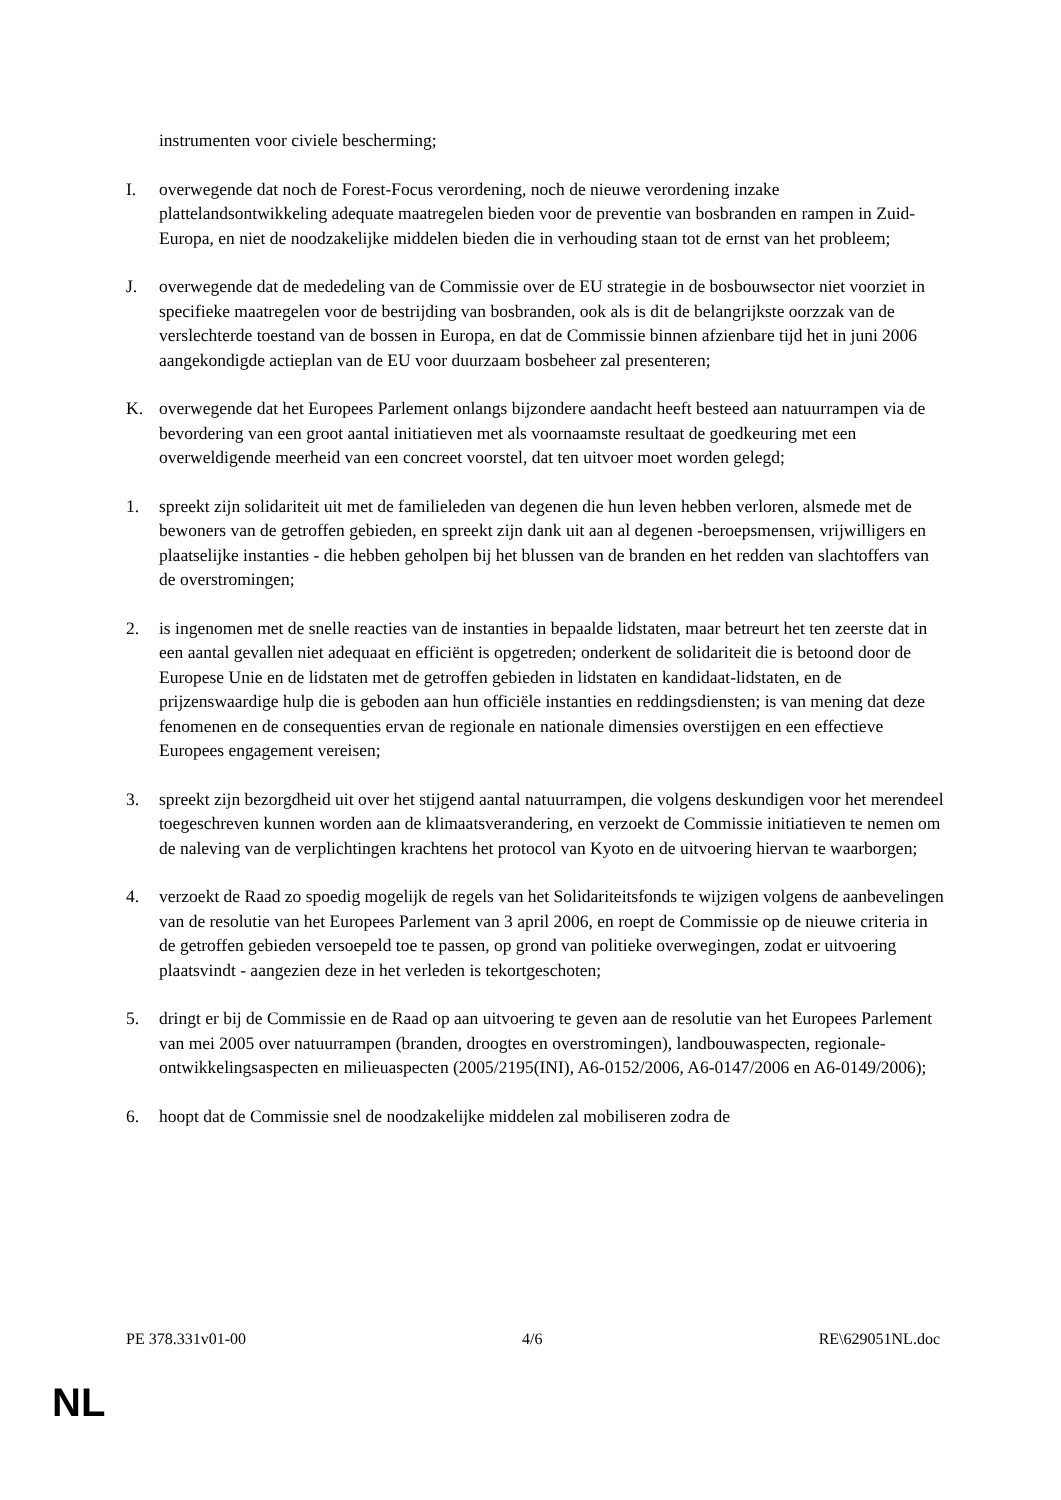instrumenten voor civiele bescherming;
I. overwegende dat noch de Forest-Focus verordening, noch de nieuwe verordening inzake plattelandsontwikkeling adequate maatregelen bieden voor de preventie van bosbranden en rampen in Zuid-Europa, en niet de noodzakelijke middelen bieden die in verhouding staan tot de ernst van het probleem;
J. overwegende dat de mededeling van de Commissie over de EU strategie in de bosbouwsector niet voorziet in specifieke maatregelen voor de bestrijding van bosbranden, ook als is dit de belangrijkste oorzzak van de verslechterde toestand van de bossen in Europa, en dat de Commissie binnen afzienbare tijd het in juni 2006 aangekondigde actieplan van de EU voor duurzaam bosbeheer zal presenteren;
K. overwegende dat het Europees Parlement onlangs bijzondere aandacht heeft besteed aan natuurrampen via de bevordering van een groot aantal initiatieven met als voornaamste resultaat de goedkeuring met een overweldigende meerheid van een concreet voorstel, dat ten uitvoer moet worden gelegd;
1. spreekt zijn solidariteit uit met de familieleden van degenen die hun leven hebben verloren, alsmede met de bewoners van de getroffen gebieden, en spreekt zijn dank uit aan al degenen -beroepsmensen, vrijwilligers en plaatselijke instanties - die hebben geholpen bij het blussen van de branden en het redden van slachtoffers van de overstromingen;
2. is ingenomen met de snelle reacties van de instanties in bepaalde lidstaten, maar betreurt het ten zeerste dat in een aantal gevallen niet adequaat en efficiënt is opgetreden; onderkent de solidariteit die is betoond door de Europese Unie en de lidstaten met de getroffen gebieden in lidstaten en kandidaat-lidstaten, en de prijzenswaardige hulp die is geboden aan hun officiële instanties en reddingsdiensten; is van mening dat deze fenomenen en de consequenties ervan de regionale en nationale dimensies overstijgen en een effectieve Europees engagement vereisen;
3. spreekt zijn bezorgdheid uit over het stijgend aantal natuurrampen, die volgens deskundigen voor het merendeel toegeschreven kunnen worden aan de klimaatsverandering, en verzoekt de Commissie initiatieven te nemen om de naleving van de verplichtingen krachtens het protocol van Kyoto en de uitvoering hiervan te waarborgen;
4. verzoekt de Raad zo spoedig mogelijk de regels van het Solidariteitsfonds te wijzigen volgens de aanbevelingen van de resolutie van het Europees Parlement van 3 april 2006, en roept de Commissie op de nieuwe criteria in de getroffen gebieden versoepeld toe te passen, op grond van politieke overwegingen, zodat er uitvoering plaatsvindt - aangezien deze in het verleden is tekortgeschoten;
5. dringt er bij de Commissie en de Raad op aan uitvoering te geven aan de resolutie van het Europees Parlement van mei 2005 over natuurrampen (branden, droogtes en overstromingen), landbouwaspecten, regionale-ontwikkelingsaspecten en milieuaspecten (2005/2195(INI), A6-0152/2006, A6-0147/2006 en A6-0149/2006);
6. hoopt dat de Commissie snel de noodzakelijke middelen zal mobiliseren zodra de
PE 378.331v01-00 4/6 RE\629051NL.doc
NL